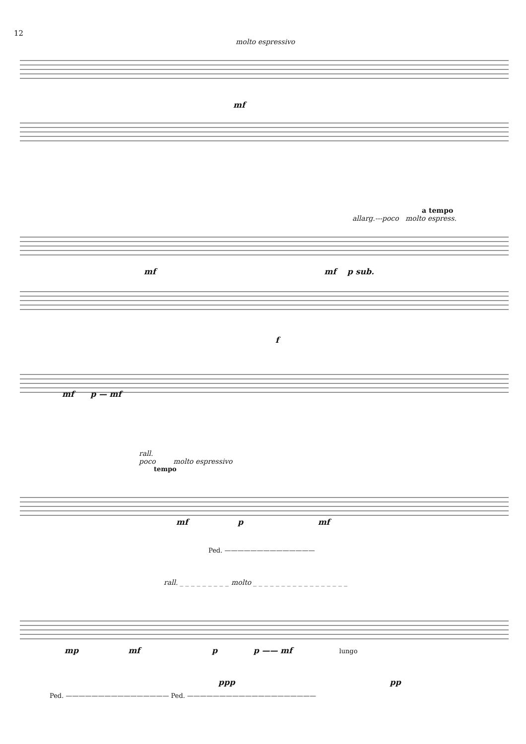12
molto espressivo
mf
a tempo
allarg.---poco molto espress.
mf mf p sub.
f
mf p — mf
rall.
poco molto espressivo
tempo
mf p mf
Ped. ——————————————
rall. _ _ _ _ _ _ _ _ _ molto _ _ _ _ _ _ _ _ _ _ _ _ _ _ _ _ _
mp mf p p —— mf lungo
ppp pp
Ped. ———————————————— Ped. ————————————————————